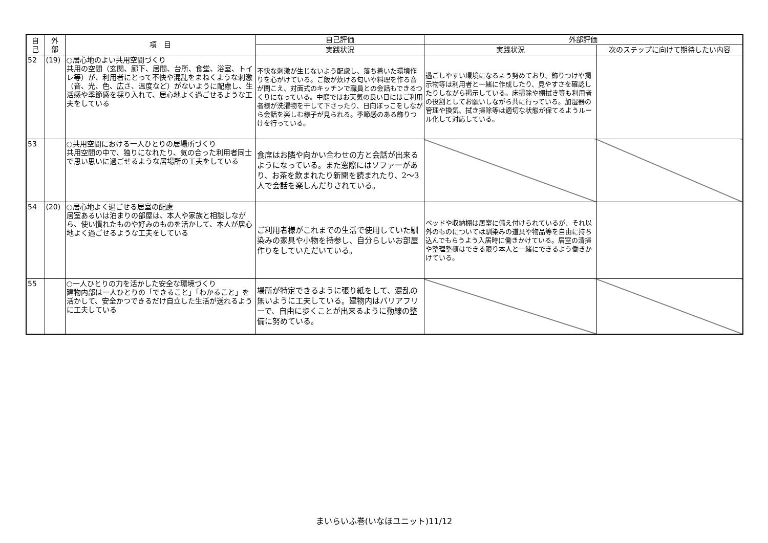| 自 己 | 外 部 | 項 目 | 自己評価 | 外部評価 | |
| --- | --- | --- | --- | --- | --- |
| | | | 実践状況 | 実践状況 | 次のステップに向けて期待したい内容 |
| 52 | (19) | ○居心地のよい共用空間づくり 共用の空間（玄関、廊下、居間、台所、食堂、浴室、トイレ等）が、利用者にとって不快や混乱をまねくような刺激（音、光、色、広さ、温度など）がないように配慮し、生活感や季節感を採り入れて、居心地よく過ごせるような工夫をしている | 不快な刺激が生じないよう配慮し、落ち着いた環境作りを心がけている。ご飯が炊ける匂いや料理を作る音が聞こえ、対面式のキッチンで職員との会話もできるつくりになっている。中庭ではお天気の良い日にはご利用者様が洗濯物を干して下さったり、日向ぼっこをしながら会話を楽しむ様子が見られる。季節感のある飾りつけを行っている。 | 過ごしやすい環境になるよう努めており、飾りつけや掲示物等は利用者と一緒に作成したり、見やすさを確認したりしながら掲示している。床掃除や棚拭き等も利用者の役割としてお願いしながら共に行っている。加湿器の管理や換気、拭き掃除等は適切な状態が保てるようルール化して対応している。 | |
| 53 | | ○共用空間における一人ひとりの居場所づくり 共用空間の中で、独りになれたり、気の合った利用者同士で思い思いに過ごせるような居場所の工夫をしている | 食席はお隣や向かい合わせの方と会話が出来るようになっている。また窓際にはソファーがあり、お茶を飲まれたり新聞を読まれたり、2～3人で会話を楽しんだりされている。 | | |
| 54 | (20) | ○居心地よく過ごせる居室の配慮 居室あるいは泊まりの部屋は、本人や家族と相談しながら、使い慣れたものや好みのものを活かして、本人が居心地よく過ごせるような工夫をしている | ご利用者様がこれまでの生活で使用していた馴染みの家具や小物を持参し、自分らしいお部屋作りをしていただいている。 | ベッドや収納棚は居室に備え付けられているが、それ以外のものについては馴染みの道具や物品等を自由に持ち込んでもらうよう入居時に働きかけている。居室の清掃や整理整頓はできる限り本人と一緒にできるよう働きかけている。 | |
| 55 | | ○一人ひとりの力を活かした安全な環境づくり 建物内部は一人ひとりの「できること」「わかること」を活かして、安全かつできるだけ自立した生活が送れるように工夫している | 場所が特定できるように張り紙をして、混乱の無いように工夫している。建物内はバリアフリーで、自由に歩くことが出来るように動線の整備に努めている。 | | |
まいらいふ巻(いなほユニット)11/12